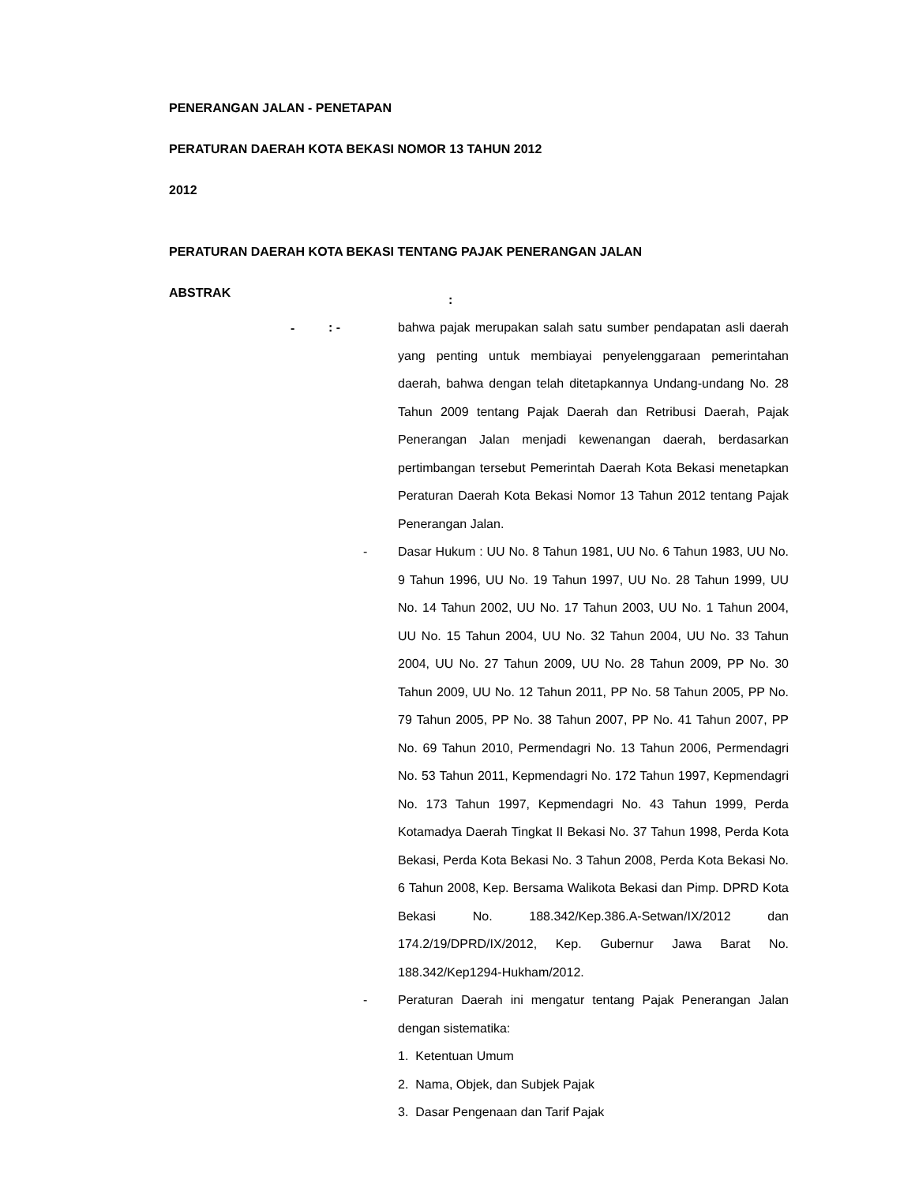PENERANGAN JALAN - PENETAPAN
PERATURAN DAERAH KOTA BEKASI NOMOR 13 TAHUN 2012
2012
PERATURAN DAERAH KOTA BEKASI TENTANG PAJAK PENERANGAN JALAN
ABSTRAK
: -
: - bahwa pajak merupakan salah satu sumber pendapatan asli daerah yang penting untuk membiayai penyelenggaraan pemerintahan daerah, bahwa dengan telah ditetapkannya Undang-undang No. 28 Tahun 2009 tentang Pajak Daerah dan Retribusi Daerah, Pajak Penerangan Jalan menjadi kewenangan daerah, berdasarkan pertimbangan tersebut Pemerintah Daerah Kota Bekasi menetapkan Peraturan Daerah Kota Bekasi Nomor 13 Tahun 2012 tentang Pajak Penerangan Jalan.
- Dasar Hukum : UU No. 8 Tahun 1981, UU No. 6 Tahun 1983, UU No. 9 Tahun 1996, UU No. 19 Tahun 1997, UU No. 28 Tahun 1999, UU No. 14 Tahun 2002, UU No. 17 Tahun 2003, UU No. 1 Tahun 2004, UU No. 15 Tahun 2004, UU No. 32 Tahun 2004, UU No. 33 Tahun 2004, UU No. 27 Tahun 2009, UU No. 28 Tahun 2009, PP No. 30 Tahun 2009, UU No. 12 Tahun 2011, PP No. 58 Tahun 2005, PP No. 79 Tahun 2005, PP No. 38 Tahun 2007, PP No. 41 Tahun 2007, PP No. 69 Tahun 2010, Permendagri No. 13 Tahun 2006, Permendagri No. 53 Tahun 2011, Kepmendagri No. 172 Tahun 1997, Kepmendagri No. 173 Tahun 1997, Kepmendagri No. 43 Tahun 1999, Perda Kotamadya Daerah Tingkat II Bekasi No. 37 Tahun 1998, Perda Kota Bekasi, Perda Kota Bekasi No. 3 Tahun 2008, Perda Kota Bekasi No. 6 Tahun 2008, Kep. Bersama Walikota Bekasi dan Pimp. DPRD Kota Bekasi No. 188.342/Kep.386.A-Setwan/IX/2012 dan 174.2/19/DPRD/IX/2012, Kep. Gubernur Jawa Barat No. 188.342/Kep1294-Hukham/2012.
- Peraturan Daerah ini mengatur tentang Pajak Penerangan Jalan dengan sistematika:
1. Ketentuan Umum
2. Nama, Objek, dan Subjek Pajak
3. Dasar Pengenaan dan Tarif Pajak